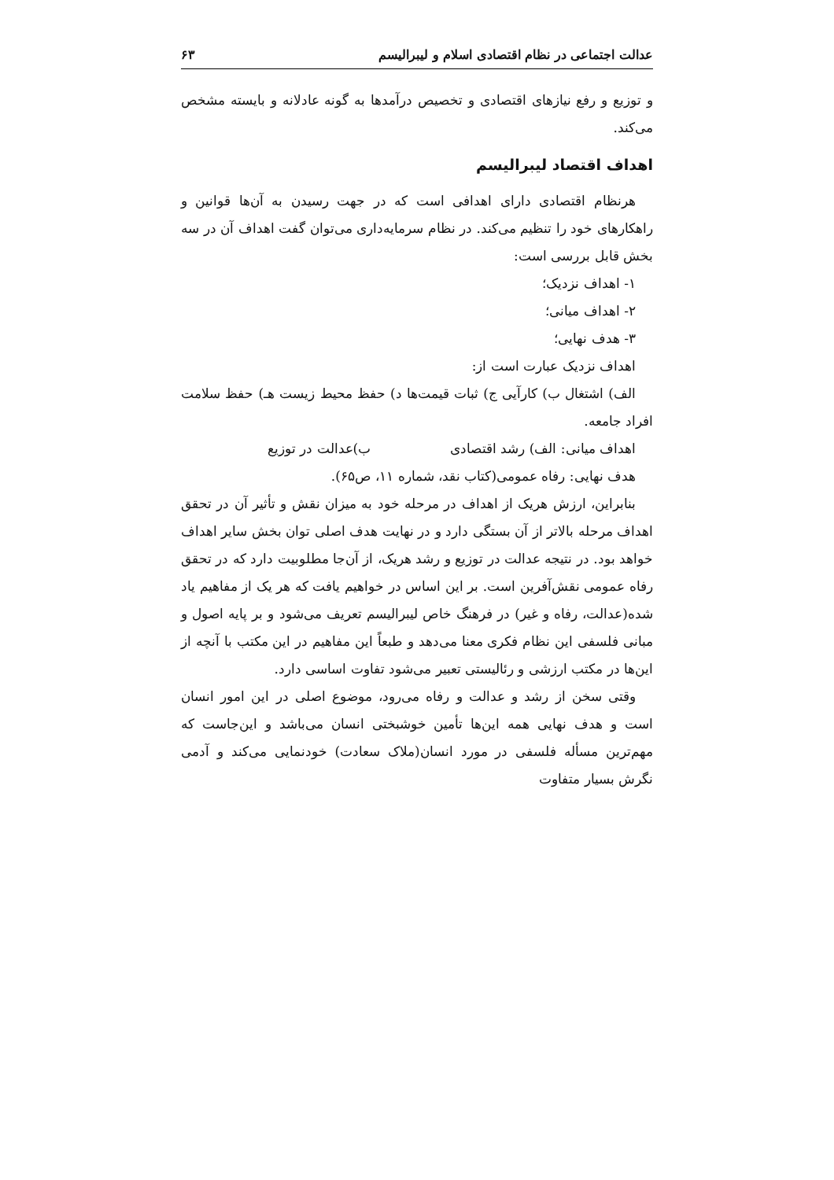عدالت اجتماعی در نظام اقتصادی اسلام و لیبرالیسم ۶۳
و توزیع و رفع نیازهای اقتصادی و تخصیص درآمدها به گونه عادلانه و بایسته مشخص می‌کند.
اهداف اقتصاد لیبرالیسم
هرنظام اقتصادی دارای اهدافی است که در جهت رسیدن به آن‌ها قوانین و راهکارهای خود را تنظیم می‌کند. در نظام سرمایه‌داری می‌توان گفت اهداف آن در سه بخش قابل بررسی است:
۱- اهداف نزدیک؛
۲- اهداف میانی؛
۳- هدف نهایی؛
اهداف نزدیک عبارت است از:
الف) اشتغال ب) کارآیی ج) ثبات قیمت‌ها د) حفظ محیط زیست هـ) حفظ سلامت افراد جامعه.
اهداف میانی: الف) رشد اقتصادی ب)عدالت در توزیع
هدف نهایی: رفاه عمومی(کتاب نقد، شماره ۱۱، ص۶۵).
بنابراین، ارزش هریک از اهداف در مرحله خود به میزان نقش و تأثیر آن در تحقق اهداف مرحله بالاتر از آن بستگی دارد و در نهایت هدف اصلی توان بخش سایر اهداف خواهد بود. در نتیجه عدالت در توزیع و رشد هریک، از آن‌جا مطلوبیت دارد که در تحقق رفاه عمومی نقش‌آفرین است. بر این اساس در خواهیم یافت که هر یک از مفاهیم یاد شده(عدالت، رفاه و غیر) در فرهنگ خاص لیبرالیسم تعریف می‌شود و بر پایه اصول و مبانی فلسفی این نظام فکری معنا می‌دهد و طبعاً این مفاهیم در این مکتب با آنچه از این‌ها در مکتب ارزشی و رئالیستی تعبیر می‌شود تفاوت اساسی دارد.
وقتی سخن از رشد و عدالت و رفاه می‌رود، موضوع اصلی در این امور انسان است و هدف نهایی همه این‌ها تأمین خوشبختی انسان می‌باشد و این‌جاست که مهم‌ترین مسأله فلسفی در مورد انسان(ملاک سعادت) خودنمایی می‌کند و آدمی نگرش بسیار متفاوت